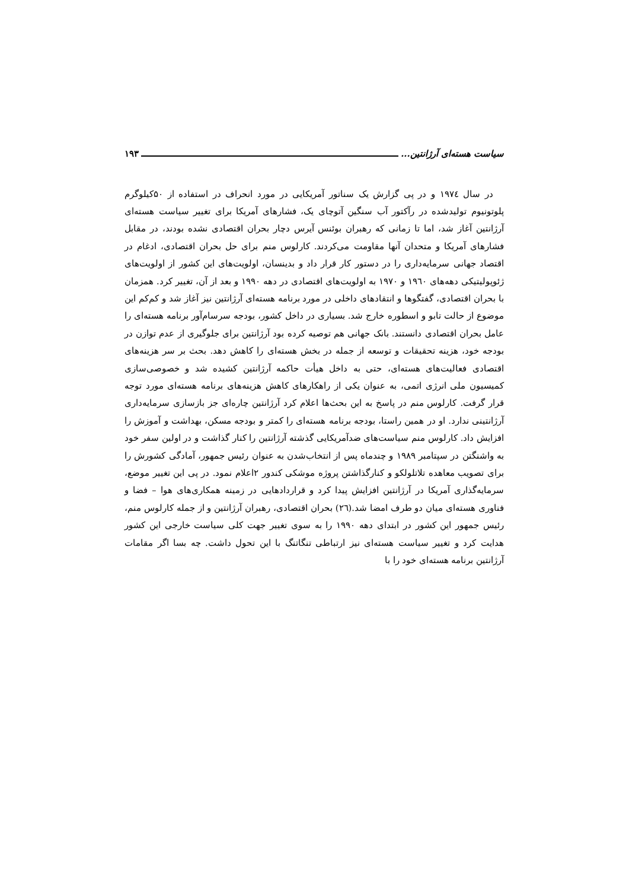سیاست هسته‌ای آرژانتین... ۱۹۳
در سال ۱۹۷٤ و در پی گزارش یک سناتور آمریکایی در مورد انحراف در استفاده از ۵۰کیلوگرم پلوتونیوم تولیدشده در رآکتور آب سنگین آتوچای یک، فشارهای آمریکا برای تغییر سیاست هسته‌ای آرژانتین آغاز شد، اما تا زمانی که رهبران بوئنس آیرس دچار بحران اقتصادی نشده بودند، در مقابل فشارهای آمریکا و متحدان آنها مقاومت می‌کردند. کارلوس منم برای حل بحران اقتصادی، ادغام در اقتصاد جهانی سرمایه‌داری را در دستور کار قرار داد و بدینسان، اولویت‌های این کشور از اولویت‌های ژئوپولیتیکی دهه‌های ۱۹٦۰ و ۱۹۷۰ به اولویت‌های اقتصادی در دهه ۱۹۹۰ و بعد از آن، تغییر کرد. همزمان با بحران اقتصادی، گفتگوها و انتقادهای داخلی در مورد برنامه هسته‌ای آرژانتین نیز آغاز شد و کم‌کم این موضوع از حالت تابو و اسطوره خارج شد. بسیاری در داخل کشور، بودجه سرسام‌آور برنامه هسته‌ای را عامل بحران اقتصادی دانستند. بانک جهانی هم توصیه کرده بود آرژانتین برای جلوگیری از عدم توازن در بودجه خود، هزینه تحقیقات و توسعه از جمله در بخش هسته‌ای را کاهش دهد. بحث بر سر هزینه‌های اقتصادی فعالیت‌های هسته‌ای، حتی به داخل هیأت حاکمه آرژانتین کشیده شد و خصوصی‌سازی کمیسیون ملی انرژی اتمی، به عنوان یکی از راهکارهای کاهش هزینه‌های برنامه هسته‌ای مورد توجه قرار گرفت. کارلوس منم در پاسخ به این بحث‌ها اعلام کرد آرژانتین چاره‌ای جز بازسازی سرمایه‌داری آرژانتینی ندارد. او در همین راستا، بودجه برنامه هسته‌ای را کمتر و بودجه مسکن، بهداشت و آموزش را افزایش داد. کارلوس منم سیاست‌های ضدآمریکایی گذشته آرژانتین را کنار گذاشت و در اولین سفر خود به واشنگتن در سپتامبر ۱۹۸۹ و چندماه پس از انتخاب‌شدن به عنوان رئیس جمهور، آمادگی کشورش را برای تصویب معاهده تلاتلولکو و کنارگذاشتن پروژه موشکی کندور ۲اعلام نمود. در پی این تغییر موضع، سرمایه‌گذاری آمریکا در آرژانتین افزایش پیدا کرد و قراردادهایی در زمینه همکاری‌های هوا – فضا و فناوری هسته‌ای میان دو طرف امضا شد.(۲٦) بحران اقتصادی، رهبران آرژانتین و از جمله کارلوس منم، رئیس جمهور این کشور در ابتدای دهه ۱۹۹۰ را به سوی تغییر جهت کلی سیاست خارجی این کشور هدایت کرد و تغییر سیاست هسته‌ای نیز ارتباطی تنگاتنگ با این تحول داشت. چه بسا اگر مقامات آرژانتین برنامه هسته‌ای خود را با